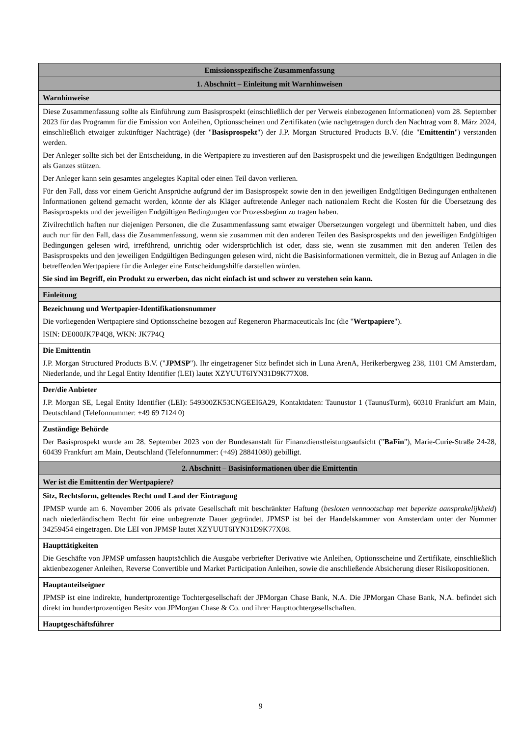| Emissionsspezifische Zusammenfassung |
| 1. Abschnitt – Einleitung mit Warnhinweisen |
| Warnhinweise |
| Diese Zusammenfassung sollte als Einführung zum Basisprospekt (einschließlich der per Verweis einbezogenen Informationen) vom 28. September 2023 für das Programm für die Emission von Anleihen, Optionsscheinen und Zertifikaten (wie nachgetragen durch den Nachtrag vom 8. März 2024, einschließlich etwaiger zukünftiger Nachträge) (der " Basisprospekt ") der J.P. Morgan Structured Products B.V. (die " Emittentin ") verstanden werden. Der Anleger sollte sich bei der Entscheidung, in die Wertpapiere zu investieren auf den Basisprospekt und die jeweiligen Endgültigen Bedingungen als Ganzes stützen. Der Anleger kann sein gesamtes angelegtes Kapital oder einen Teil davon verlieren. Für den Fall, dass vor einem Gericht Ansprüche aufgrund der im Basisprospekt sowie den in den jeweiligen Endgültigen Bedingungen enthaltenen Informationen geltend gemacht werden, könnte der als Kläger auftretende Anleger nach nationalem Recht die Kosten für die Übersetzung des Basisprospekts und der jeweiligen Endgültigen Bedingungen vor Prozessbeginn zu tragen haben. Zivilrechtlich haften nur diejenigen Personen, die die Zusammenfassung samt etwaiger Übersetzungen vorgelegt und übermittelt haben, und dies auch nur für den Fall, dass die Zusammenfassung, wenn sie zusammen mit den anderen Teilen des Basisprospekts und den jeweiligen Endgültigen Bedingungen gelesen wird, irreführend, unrichtig oder widersprüchlich ist oder, dass sie, wenn sie zusammen mit den anderen Teilen des Basisprospekts und den jeweiligen Endgültigen Bedingungen gelesen wird, nicht die Basisinformationen vermittelt, die in Bezug auf Anlagen in die betreffenden Wertpapiere für die Anleger eine Entscheidungshilfe darstellen würden. Sie sind im Begriff, ein Produkt zu erwerben, das nicht einfach ist und schwer zu verstehen sein kann. |
| Einleitung |
| Bezeichnung und Wertpapier-Identifikationsnummer Die vorliegenden Wertpapiere sind Optionsscheine bezogen auf Regeneron Pharmaceuticals Inc (die " Wertpapiere "). ISIN: DE000JK7P4Q8, WKN: JK7P4Q |
| Die Emittentin J.P. Morgan Structured Products B.V. (" JPMSP "). Ihr eingetragener Sitz befindet sich in Luna ArenA, Herikerbergweg 238, 1101 CM Amsterdam, Niederlande, und ihr Legal Entity Identifier (LEI) lautet XZYUUT6IYN31D9K77X08. |
| Der/die Anbieter J.P. Morgan SE, Legal Entity Identifier (LEI): 549300ZK53CNGEEI6A29, Kontaktdaten: Taunustor 1 (TaunusTurm), 60310 Frankfurt am Main, Deutschland (Telefonnummer: +49 69 7124 0) |
| Zuständige Behörde Der Basisprospekt wurde am 28. September 2023 von der Bundesanstalt für Finanzdienstleistungsaufsicht (" BaFin "), Marie-Curie-Straße 24-28, 60439 Frankfurt am Main, Deutschland (Telefonnummer: (+49) 28841080) gebilligt. |
| 2. Abschnitt – Basisinformationen über die Emittentin |
| Wer ist die Emittentin der Wertpapiere? |
| Sitz, Rechtsform, geltendes Recht und Land der Eintragung JPMSP wurde am 6. November 2006 als private Gesellschaft mit beschränkter Haftung ( besloten vennootschap met beperkte aansprakelijkheid ) nach niederländischem Recht für eine unbegrenzte Dauer gegründet. JPMSP ist bei der Handelskammer von Amsterdam unter der Nummer 34259454 eingetragen. Die LEI von JPMSP lautet XZYUUT6IYN31D9K77X08. |
| Haupttätigkeiten Die Geschäfte von JPMSP umfassen hauptsächlich die Ausgabe verbriefter Derivative wie Anleihen, Optionsscheine und Zertifikate, einschließlich aktienbezogener Anleihen, Reverse Convertible und Market Participation Anleihen, sowie die anschließende Absicherung dieser Risikopositionen. |
| Hauptanteilseigner JPMSP ist eine indirekte, hundertprozentige Tochtergesellschaft der JPMorgan Chase Bank, N.A. Die JPMorgan Chase Bank, N.A. befindet sich direkt im hundertprozentigen Besitz von JPMorgan Chase & Co. und ihrer Haupttochtergesellschaften. |
| Hauptgeschäftsführer |
9